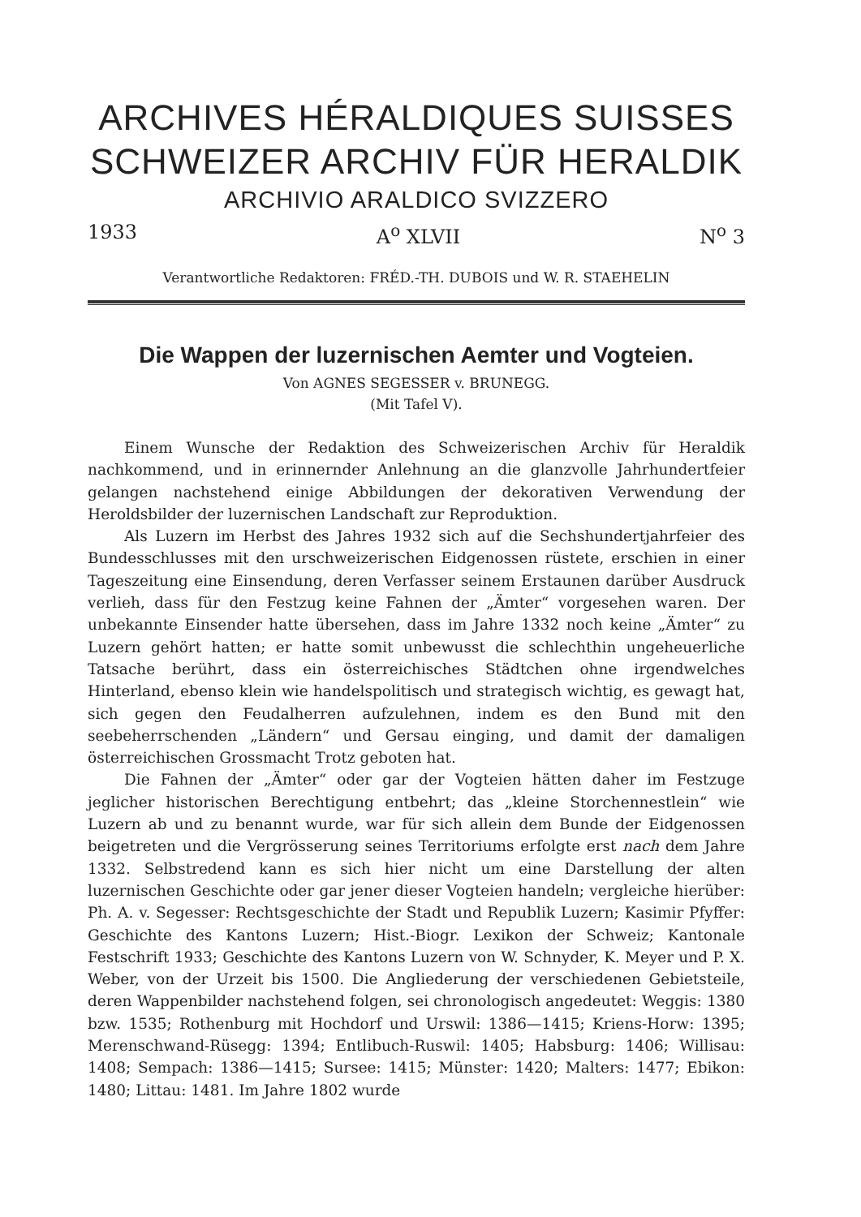ARCHIVES HÉRALDIQUES SUISSES
SCHWEIZER ARCHIV FÜR HERALDIK
ARCHIVIO ARALDICO SVIZZERO
1933 A<sup>o</sup> XLVII N<sup>o</sup> 3
Verantwortliche Redaktoren: FRÉD.-TH. DUBOIS und W. R. STAEHELIN
Die Wappen der luzernischen Aemter und Vogteien.
Von AGNES SEGESSER v. BRUNEGG.
(Mit Tafel V).
Einem Wunsche der Redaktion des Schweizerischen Archiv für Heraldik nachkommend, und in erinnernder Anlehnung an die glanzvolle Jahrhundertfeier gelangen nachstehend einige Abbildungen der dekorativen Verwendung der Heroldsbilder der luzernischen Landschaft zur Reproduktion.
Als Luzern im Herbst des Jahres 1932 sich auf die Sechshundertjahrfeier des Bundesschlusses mit den urschweizerischen Eidgenossen rüstete, erschien in einer Tageszeitung eine Einsendung, deren Verfasser seinem Erstaunen darüber Ausdruck verlieh, dass für den Festzug keine Fahnen der „Ämter“ vorgesehen waren. Der unbekannte Einsender hatte übersehen, dass im Jahre 1332 noch keine „Ämter“ zu Luzern gehört hatten; er hatte somit unbewusst die schlechthin ungeheuerliche Tatsache berührt, dass ein österreichisches Städtchen ohne irgendwelches Hinterland, ebenso klein wie handelspolitisch und strategisch wichtig, es gewagt hat, sich gegen den Feudalherren aufzulehnen, indem es den Bund mit den seebeherrschenden „Ländern“ und Gersau einging, und damit der damaligen österreichischen Grossmacht Trotz geboten hat.
Die Fahnen der „Ämter“ oder gar der Vogteien hätten daher im Festzuge jeglicher historischen Berechtigung entbehrt; das „kleine Storchennestlein“ wie Luzern ab und zu benannt wurde, war für sich allein dem Bunde der Eidgenossen beigetreten und die Vergrösserung seines Territoriums erfolgte erst nach dem Jahre 1332. Selbstredend kann es sich hier nicht um eine Darstellung der alten luzernischen Geschichte oder gar jener dieser Vogteien handeln; vergleiche hierüber: Ph. A. v. Segesser: Rechtsgeschichte der Stadt und Republik Luzern; Kasimir Pfyffer: Geschichte des Kantons Luzern; Hist.-Biogr. Lexikon der Schweiz; Kantonale Festschrift 1933; Geschichte des Kantons Luzern von W. Schnyder, K. Meyer und P. X. Weber, von der Urzeit bis 1500. Die Angliederung der verschiedenen Gebietsteile, deren Wappenbilder nachstehend folgen, sei chronologisch angedeutet: Weggis: 1380 bzw. 1535; Rothenburg mit Hochdorf und Urswil: 1386—1415; Kriens-Horw: 1395; Merenschwand-Rüsegg: 1394; Entlibuch-Ruswil: 1405; Habsburg: 1406; Willisau: 1408; Sempach: 1386—1415; Sursee: 1415; Münster: 1420; Malters: 1477; Ebikon: 1480; Littau: 1481. Im Jahre 1802 wurde